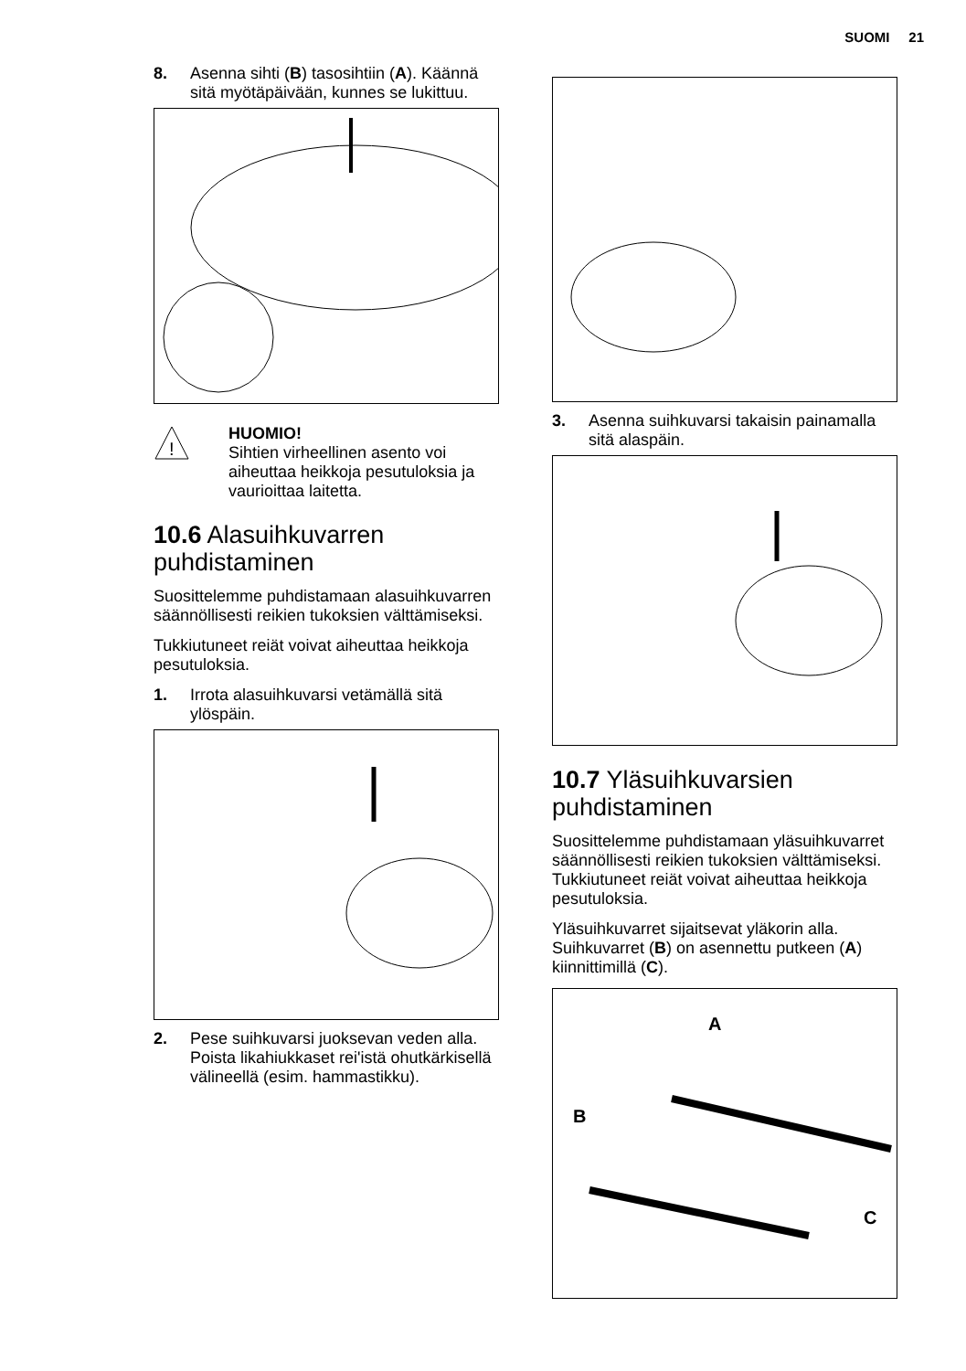SUOMI 21
8. Asenna sihti (B) tasosihtiin (A). Käännä sitä myötäpäivään, kunnes se lukittuu.
!
HUOMIO!
Sihtien virheellinen asento voi aiheuttaa heikkoja pesutuloksia ja vaurioittaa laitetta.
10.6 Alasuihkuvarren puhdistaminen
Suosittelemme puhdistamaan alasuihkuvarren säännöllisesti reikien tukoksien välttämiseksi.
Tukkiutuneet reiät voivat aiheuttaa heikkoja pesutuloksia.
1. Irrota alasuihkuvarsi vetämällä sitä ylöspäin.
2. Pese suihkuvarsi juoksevan veden alla. Poista likahiukkaset rei'istä ohutkärkisellä välineellä (esim. hammastikku).
3. Asenna suihkuvarsi takaisin painamalla sitä alaspäin.
10.7 Yläsuihkuvarsien puhdistaminen
Suosittelemme puhdistamaan yläsuihkuvarret säännöllisesti reikien tukoksien välttämiseksi. Tukkiutuneet reiät voivat aiheuttaa heikkoja pesutuloksia.
Yläsuihkuvarret sijaitsevat yläkorin alla. Suihkuvarret (B) on asennettu putkeen (A) kiinnittimillä (C).
A
B
C